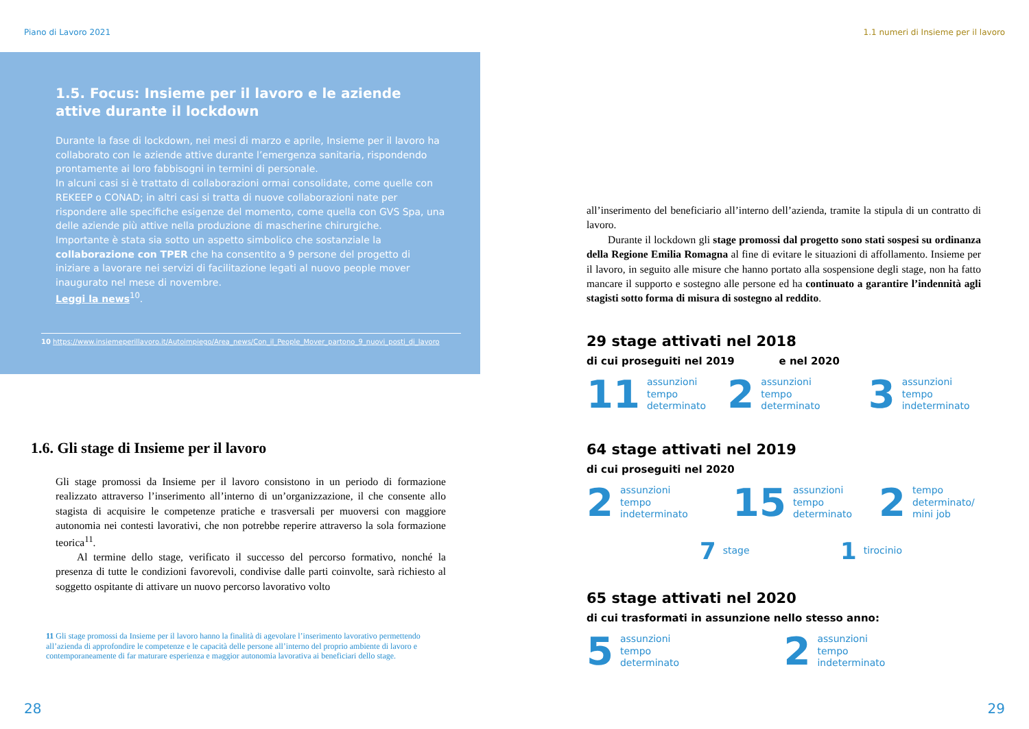Piano di Lavoro 2021
1.5. Focus: Insieme per il lavoro e le aziende attive durante il lockdown
Durante la fase di lockdown, nei mesi di marzo e aprile, Insieme per il lavoro ha collaborato con le aziende attive durante l’emergenza sanitaria, rispondendo prontamente ai loro fabbisogni in termini di personale.
In alcuni casi si è trattato di collaborazioni ormai consolidate, come quelle con REKEEP o CONAD; in altri casi si tratta di nuove collaborazioni nate per rispondere alle specifiche esigenze del momento, come quella con GVS Spa, una delle aziende più attive nella produzione di mascherine chirurgiche.
Importante è stata sia sotto un aspetto simbolico che sostanziale la collaborazione con TPER che ha consentito a 9 persone del progetto di iniziare a lavorare nei servizi di facilitazione legati al nuovo people mover inaugurato nel mese di novembre.
Leggi la news<sup>10</sup>.
10 https://www.insiemeperillavoro.it/Autoimpiego/Area_news/Con_il_People_Mover_partono_9_nuovi_posti_di_lavoro
1.6. Gli stage di Insieme per il lavoro
Gli stage promossi da Insieme per il lavoro consistono in un periodo di formazione realizzato attraverso l’inserimento all’interno di un’organizzazione, il che consente allo stagista di acquisire le competenze pratiche e trasversali per muoversi con maggiore autonomia nei contesti lavorativi, che non potrebbe reperire attraverso la sola formazione teorica<sup>11</sup>.
  Al termine dello stage, verificato il successo del percorso formativo, nonché la presenza di tutte le condizioni favorevoli, condivise dalle parti coinvolte, sarà richiesto al soggetto ospitante di attivare un nuovo percorso lavorativo volto
11 Gli stage promossi da Insieme per il lavoro hanno la finalità di agevolare l’inserimento lavorativo permettendo all’azienda di approfondire le competenze e le capacità delle persone all’interno del proprio ambiente di lavoro e contemporaneamente di far maturare esperienza e maggior autonomia lavorativa ai beneficiari dello stage.
28
1.1 numeri di Insieme per il lavoro
all’inserimento del beneficiario all’interno dell’azienda, tramite la stipula di un contratto di lavoro.
  Durante il lockdown gli stage promossi dal progetto sono stati sospesi su ordinanza della Regione Emilia Romagna al fine di evitare le situazioni di affollamento. Insieme per il lavoro, in seguito alle misure che hanno portato alla sospensione degli stage, non ha fatto mancare il supporto e sostegno alle persone ed ha continuato a garantire l’indennità agli stagisti sotto forma di misura di sostegno al reddito.
29 stage attivati nel 2018
di cui proseguiti nel 2019 e nel 2020
11 assunzioni
tempo
determinato
2 assunzioni
tempo
determinato
3 assunzioni
tempo
indeterminato
64 stage attivati nel 2019
di cui proseguiti nel 2020
2 assunzioni
tempo
indeterminato
15 assunzioni
tempo
determinato
2 tempo
determinato/
mini job
7 stage
1 tirocinio
65 stage attivati nel 2020
di cui trasformati in assunzione nello stesso anno:
5 assunzioni
tempo
determinato
2 assunzioni
tempo
indeterminato
29